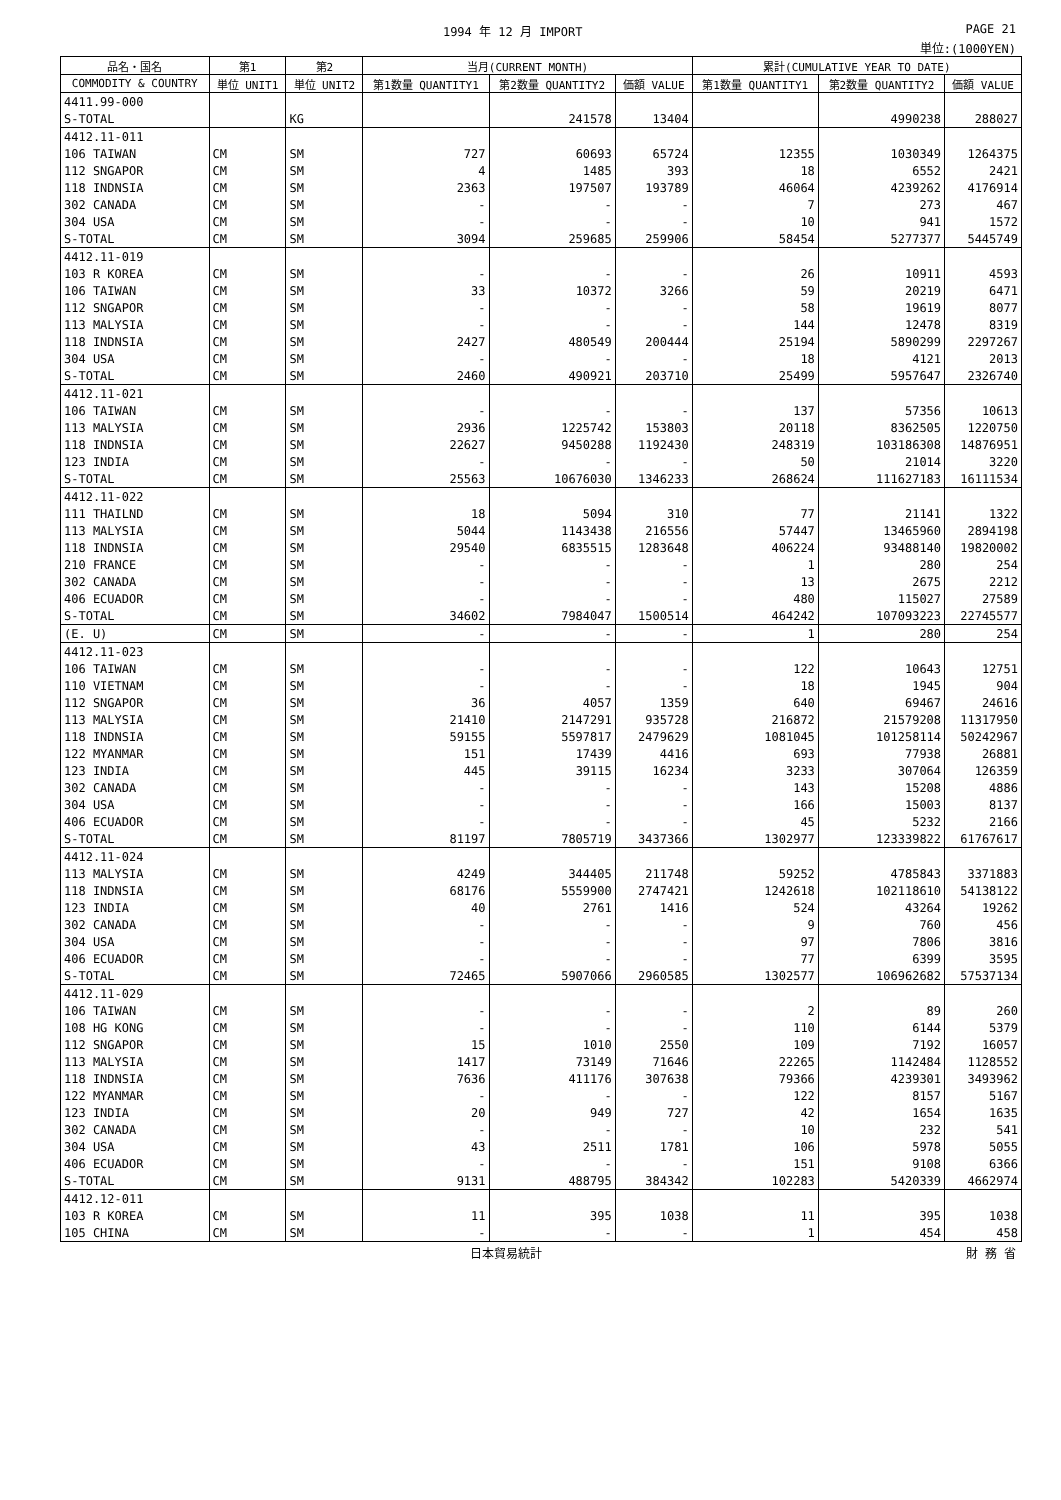1994 年 12 月 IMPORT PAGE 21
単位:(1000YEN)
| 品名・国名 | 第1 | 第2 | 当月(CURRENT MONTH) | | | 累計(CUMULATIVE YEAR TO DATE) | | |
| --- | --- | --- | --- | --- | --- | --- | --- | --- |
| COMMODITY & COUNTRY | 単位 UNIT1 | 単位 UNIT2 | 第1数量 QUANTITY1 | 第2数量 QUANTITY2 | 価額 VALUE | 第1数量 QUANTITY1 | 第2数量 QUANTITY2 | 価額 VALUE |
| 4411.99-000 | | | | | | | | |
| S-TOTAL | | KG | | 241578 | 13404 | | 4990238 | 288027 |
| 4412.11-011 | | | | | | | | |
| 106 TAIWAN | CM | SM | 727 | 60693 | 65724 | 12355 | 1030349 | 1264375 |
| 112 SNGAPOR | CM | SM | 4 | 1485 | 393 | 18 | 6552 | 2421 |
| 118 INDNSIA | CM | SM | 2363 | 197507 | 193789 | 46064 | 4239262 | 4176914 |
| 302 CANADA | CM | SM | - | - | - | 7 | 273 | 467 |
| 304 USA | CM | SM | - | - | - | 10 | 941 | 1572 |
| S-TOTAL | CM | SM | 3094 | 259685 | 259906 | 58454 | 5277377 | 5445749 |
| 4412.11-019 | | | | | | | | |
| 103 R KOREA | CM | SM | - | - | - | 26 | 10911 | 4593 |
| 106 TAIWAN | CM | SM | 33 | 10372 | 3266 | 59 | 20219 | 6471 |
| 112 SNGAPOR | CM | SM | - | - | - | 58 | 19619 | 8077 |
| 113 MALYSIA | CM | SM | - | - | - | 144 | 12478 | 8319 |
| 118 INDNSIA | CM | SM | 2427 | 480549 | 200444 | 25194 | 5890299 | 2297267 |
| 304 USA | CM | SM | - | - | - | 18 | 4121 | 2013 |
| S-TOTAL | CM | SM | 2460 | 490921 | 203710 | 25499 | 5957647 | 2326740 |
| 4412.11-021 | | | | | | | | |
| 106 TAIWAN | CM | SM | - | - | - | 137 | 57356 | 10613 |
| 113 MALYSIA | CM | SM | 2936 | 1225742 | 153803 | 20118 | 8362505 | 1220750 |
| 118 INDNSIA | CM | SM | 22627 | 9450288 | 1192430 | 248319 | 103186308 | 14876951 |
| 123 INDIA | CM | SM | - | - | - | 50 | 21014 | 3220 |
| S-TOTAL | CM | SM | 25563 | 10676030 | 1346233 | 268624 | 111627183 | 16111534 |
| 4412.11-022 | | | | | | | | |
| 111 THAILND | CM | SM | 18 | 5094 | 310 | 77 | 21141 | 1322 |
| 113 MALYSIA | CM | SM | 5044 | 1143438 | 216556 | 57447 | 13465960 | 2894198 |
| 118 INDNSIA | CM | SM | 29540 | 6835515 | 1283648 | 406224 | 93488140 | 19820002 |
| 210 FRANCE | CM | SM | - | - | - | 1 | 280 | 254 |
| 302 CANADA | CM | SM | - | - | - | 13 | 2675 | 2212 |
| 406 ECUADOR | CM | SM | - | - | - | 480 | 115027 | 27589 |
| S-TOTAL | CM | SM | 34602 | 7984047 | 1500514 | 464242 | 107093223 | 22745577 |
| (E. U) | CM | SM | - | - | - | 1 | 280 | 254 |
| 4412.11-023 | | | | | | | | |
| 106 TAIWAN | CM | SM | - | - | - | 122 | 10643 | 12751 |
| 110 VIETNAM | CM | SM | - | - | - | 18 | 1945 | 904 |
| 112 SNGAPOR | CM | SM | 36 | 4057 | 1359 | 640 | 69467 | 24616 |
| 113 MALYSIA | CM | SM | 21410 | 2147291 | 935728 | 216872 | 21579208 | 11317950 |
| 118 INDNSIA | CM | SM | 59155 | 5597817 | 2479629 | 1081045 | 101258114 | 50242967 |
| 122 MYANMAR | CM | SM | 151 | 17439 | 4416 | 693 | 77938 | 26881 |
| 123 INDIA | CM | SM | 445 | 39115 | 16234 | 3233 | 307064 | 126359 |
| 302 CANADA | CM | SM | - | - | - | 143 | 15208 | 4886 |
| 304 USA | CM | SM | - | - | - | 166 | 15003 | 8137 |
| 406 ECUADOR | CM | SM | - | - | - | 45 | 5232 | 2166 |
| S-TOTAL | CM | SM | 81197 | 7805719 | 3437366 | 1302977 | 123339822 | 61767617 |
| 4412.11-024 | | | | | | | | |
| 113 MALYSIA | CM | SM | 4249 | 344405 | 211748 | 59252 | 4785843 | 3371883 |
| 118 INDNSIA | CM | SM | 68176 | 5559900 | 2747421 | 1242618 | 102118610 | 54138122 |
| 123 INDIA | CM | SM | 40 | 2761 | 1416 | 524 | 43264 | 19262 |
| 302 CANADA | CM | SM | - | - | - | 9 | 760 | 456 |
| 304 USA | CM | SM | - | - | - | 97 | 7806 | 3816 |
| 406 ECUADOR | CM | SM | - | - | - | 77 | 6399 | 3595 |
| S-TOTAL | CM | SM | 72465 | 5907066 | 2960585 | 1302577 | 106962682 | 57537134 |
| 4412.11-029 | | | | | | | | |
| 106 TAIWAN | CM | SM | - | - | - | 2 | 89 | 260 |
| 108 HG KONG | CM | SM | - | - | - | 110 | 6144 | 5379 |
| 112 SNGAPOR | CM | SM | 15 | 1010 | 2550 | 109 | 7192 | 16057 |
| 113 MALYSIA | CM | SM | 1417 | 73149 | 71646 | 22265 | 1142484 | 1128552 |
| 118 INDNSIA | CM | SM | 7636 | 411176 | 307638 | 79366 | 4239301 | 3493962 |
| 122 MYANMAR | CM | SM | - | - | - | 122 | 8157 | 5167 |
| 123 INDIA | CM | SM | 20 | 949 | 727 | 42 | 1654 | 1635 |
| 302 CANADA | CM | SM | - | - | - | 10 | 232 | 541 |
| 304 USA | CM | SM | 43 | 2511 | 1781 | 106 | 5978 | 5055 |
| 406 ECUADOR | CM | SM | - | - | - | 151 | 9108 | 6366 |
| S-TOTAL | CM | SM | 9131 | 488795 | 384342 | 102283 | 5420339 | 4662974 |
| 4412.12-011 | | | | | | | | |
| 103 R KOREA | CM | SM | 11 | 395 | 1038 | 11 | 395 | 1038 |
| 105 CHINA | CM | SM | - | - | - | 1 | 454 | 458 |
日本貿易統計 財 務 省